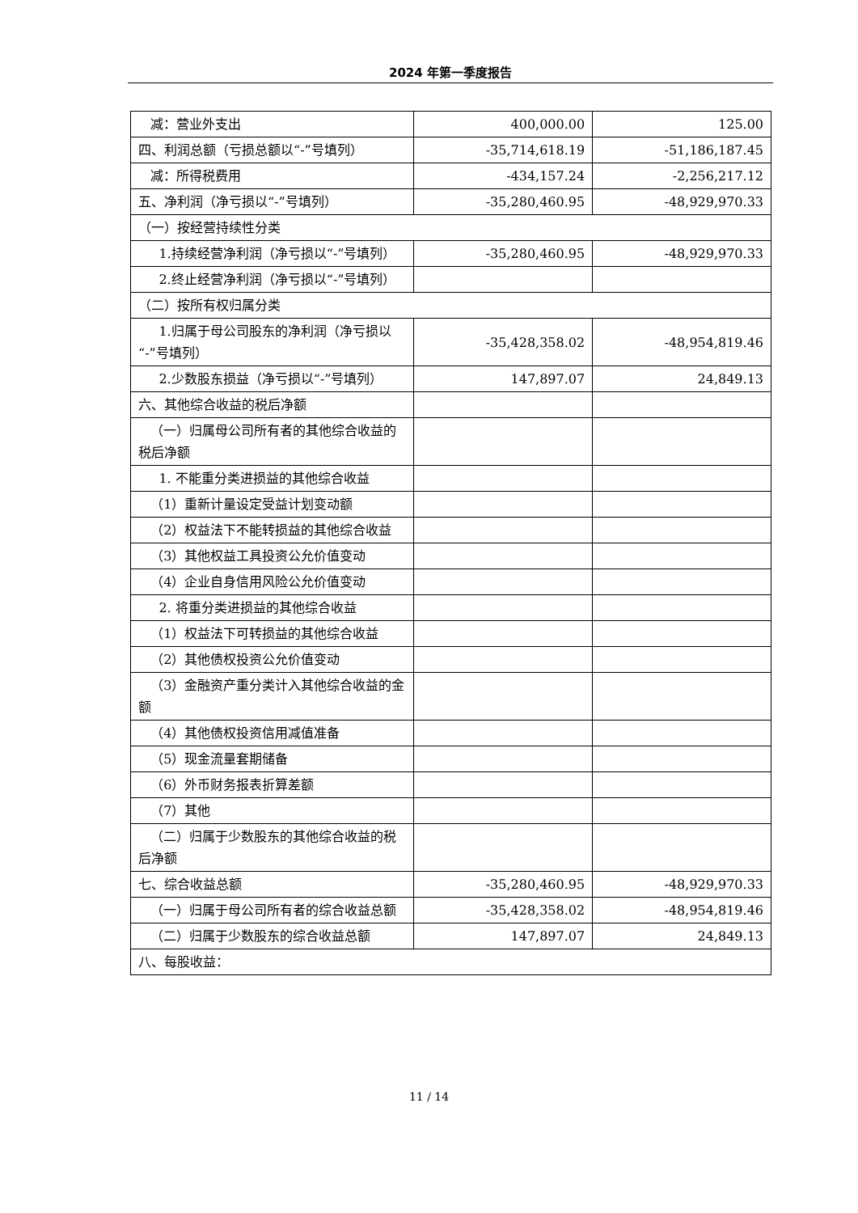2024 年第一季度报告
| 减：营业外支出 | 400,000.00 | 125.00 |
| 四、利润总额（亏损总额以“-”号填列） | -35,714,618.19 | -51,186,187.45 |
| 减：所得税费用 | -434,157.24 | -2,256,217.12 |
| 五、净利润（净亏损以“-”号填列） | -35,280,460.95 | -48,929,970.33 |
| （一）按经营持续性分类 | | |
| 1.持续经营净利润（净亏损以“-”号填列） | -35,280,460.95 | -48,929,970.33 |
| 2.终止经营净利润（净亏损以“-”号填列） | | |
| （二）按所有权归属分类 | | |
| 1.归属于母公司股东的净利润（净亏损以“-”号填列） | -35,428,358.02 | -48,954,819.46 |
| 2.少数股东损益（净亏损以“-”号填列） | 147,897.07 | 24,849.13 |
| 六、其他综合收益的税后净额 | | |
| （一）归属母公司所有者的其他综合收益的税后净额 | | |
| 1. 不能重分类进损益的其他综合收益 | | |
| （1）重新计量设定受益计划变动额 | | |
| （2）权益法下不能转损益的其他综合收益 | | |
| （3）其他权益工具投资公允价值变动 | | |
| （4）企业自身信用风险公允价值变动 | | |
| 2. 将重分类进损益的其他综合收益 | | |
| （1）权益法下可转损益的其他综合收益 | | |
| （2）其他债权投资公允价值变动 | | |
| （3）金融资产重分类计入其他综合收益的金额 | | |
| （4）其他债权投资信用减值准备 | | |
| （5）现金流量套期储备 | | |
| （6）外币财务报表折算差额 | | |
| （7）其他 | | |
| （二）归属于少数股东的其他综合收益的税后净额 | | |
| 七、综合收益总额 | -35,280,460.95 | -48,929,970.33 |
| （一）归属于母公司所有者的综合收益总额 | -35,428,358.02 | -48,954,819.46 |
| （二）归属于少数股东的综合收益总额 | 147,897.07 | 24,849.13 |
| 八、每股收益： | | |
11 / 14